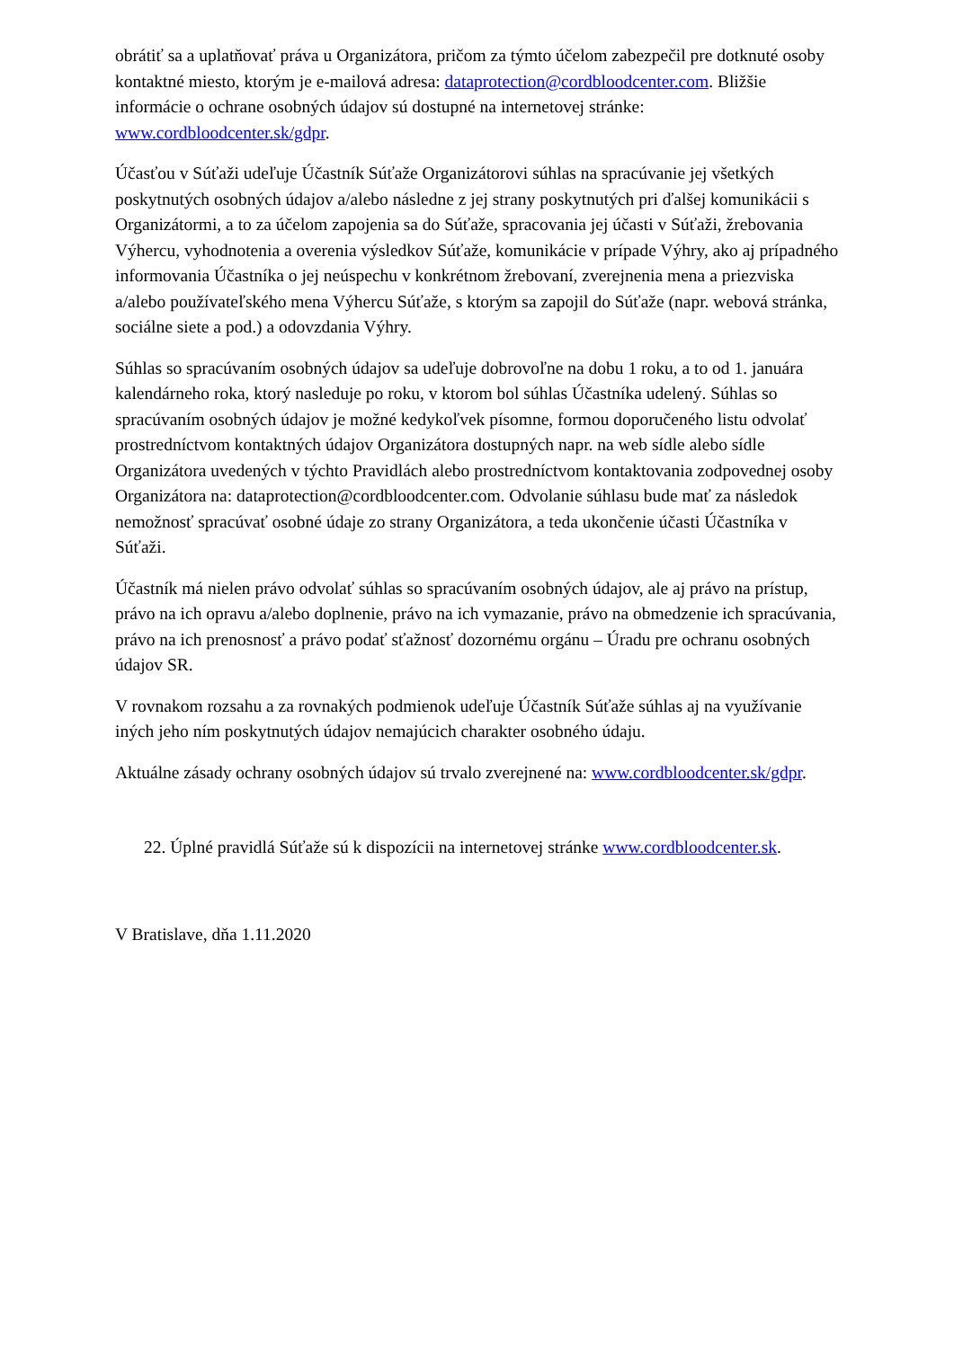obrátiť sa a uplatňovať práva u Organizátora, pričom za týmto účelom zabezpečil pre dotknuté osoby kontaktné miesto, ktorým je e-mailová adresa: dataprotection@cordbloodcenter.com. Bližšie informácie o ochrane osobných údajov sú dostupné na internetovej stránke: www.cordbloodcenter.sk/gdpr.
Účasťou v Súťaži udeľuje Účastník Súťaže Organizátorovi súhlas na spracúvanie jej všetkých poskytnutých osobných údajov a/alebo následne z jej strany poskytnutých pri ďalšej komunikácii s Organizátormi, a to za účelom zapojenia sa do Súťaže, spracovania jej účasti v Súťaži, žrebovania Výhercu, vyhodnotenia a overenia výsledkov Súťaže, komunikácie v prípade Výhry, ako aj prípadného informovania Účastníka o jej neúspechu v konkrétnom žrebovaní, zverejnenia mena a priezviska a/alebo používateľského mena Výhercu Súťaže, s ktorým sa zapojil do Súťaže (napr. webová stránka, sociálne siete a pod.) a odovzdania Výhry.
Súhlas so spracúvaním osobných údajov sa udeľuje dobrovoľne na dobu 1 roku, a to od 1. januára kalendárneho roka, ktorý nasleduje po roku, v ktorom bol súhlas Účastníka udelený. Súhlas so spracúvaním osobných údajov je možné kedykoľvek písomne, formou doporučeného listu odvolať prostredníctvom kontaktných údajov Organizátora dostupných napr. na web sídle alebo sídle Organizátora uvedených v týchto Pravidlách alebo prostredníctvom kontaktovania zodpovednej osoby Organizátora na: dataprotection@cordbloodcenter.com. Odvolanie súhlasu bude mať za následok nemožnosť spracúvať osobné údaje zo strany Organizátora, a teda ukončenie účasti Účastníka v Súťaži.
Účastník má nielen právo odvolať súhlas so spracúvaním osobných údajov, ale aj právo na prístup, právo na ich opravu a/alebo doplnenie, právo na ich vymazanie, právo na obmedzenie ich spracúvania, právo na ich prenosnosť a právo podať sťažnosť dozornému orgánu – Úradu pre ochranu osobných údajov SR.
V rovnakom rozsahu a za rovnakých podmienok udeľuje Účastník Súťaže súhlas aj na využívanie iných jeho ním poskytnutých údajov nemajúcich charakter osobného údaju.
Aktuálne zásady ochrany osobných údajov sú trvalo zverejnené na: www.cordbloodcenter.sk/gdpr.
22. Úplné pravidlá Súťaže sú k dispozícii na internetovej stránke www.cordbloodcenter.sk.
V Bratislave, dňa 1.11.2020